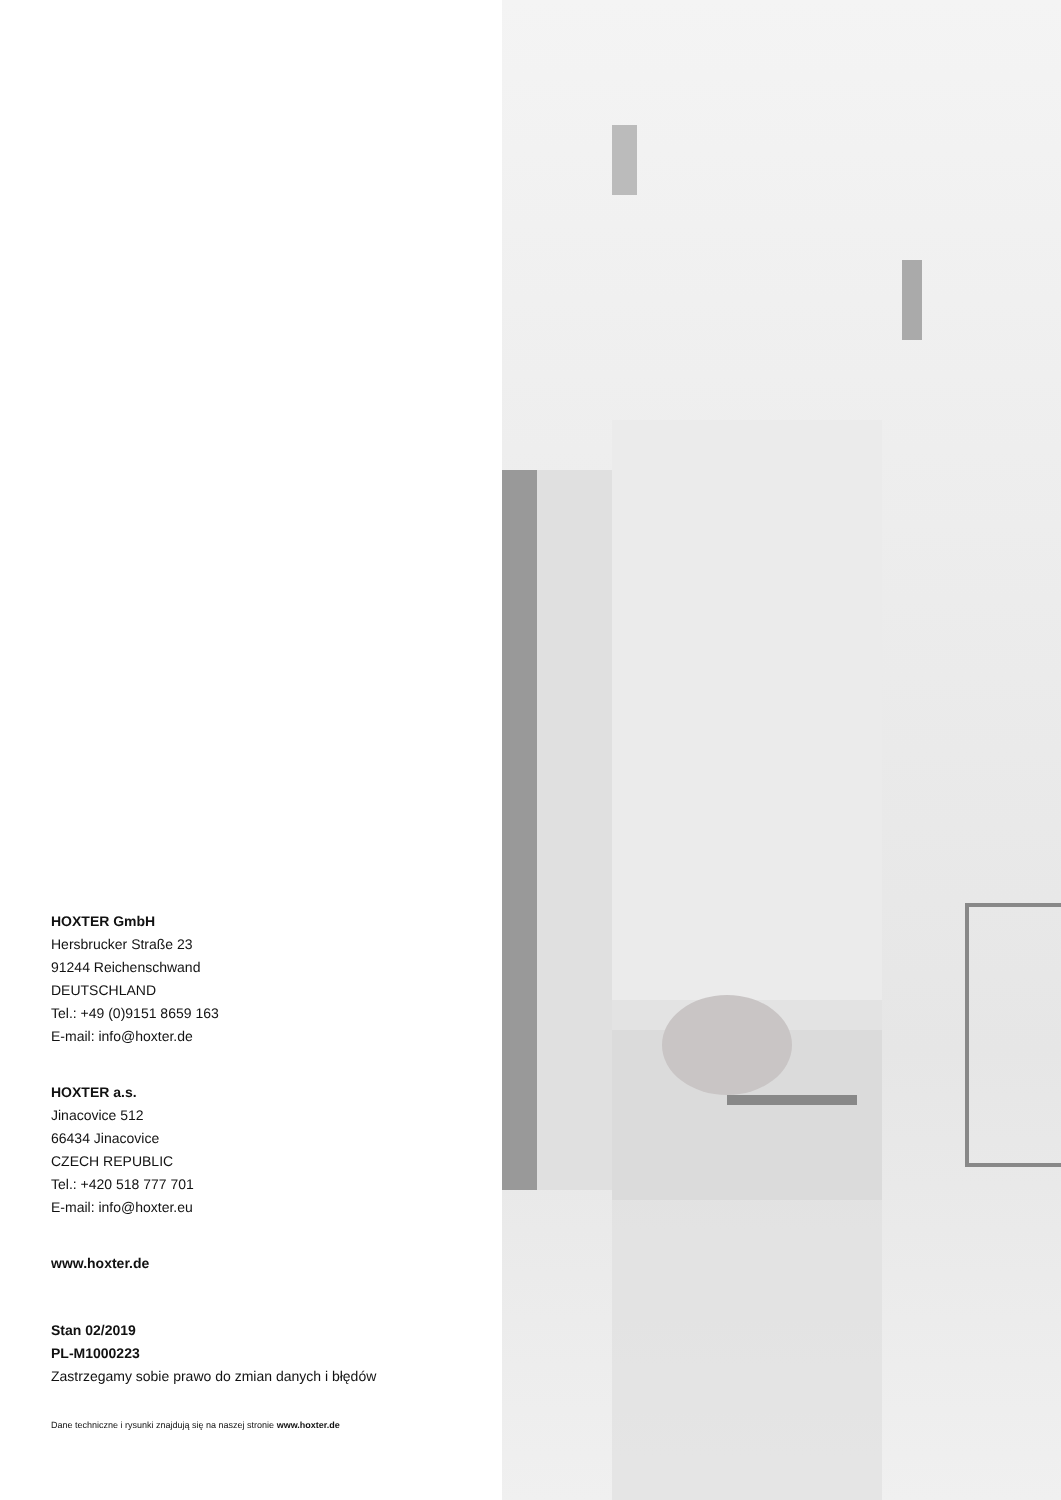HOXTER GmbH
Hersbrucker Straße 23
91244 Reichenschwand
DEUTSCHLAND
Tel.: +49 (0)9151 8659 163
E-mail: info@hoxter.de
HOXTER a.s.
Jinacovice 512
66434 Jinacovice
CZECH REPUBLIC
Tel.: +420 518 777 701
E-mail: info@hoxter.eu
www.hoxter.de
Stan 02/2019
PL-M1000223
Zastrzegamy sobie prawo do zmian danych i błędów
Dane techniczne i rysunki znajdują się na naszej stronie www.hoxter.de